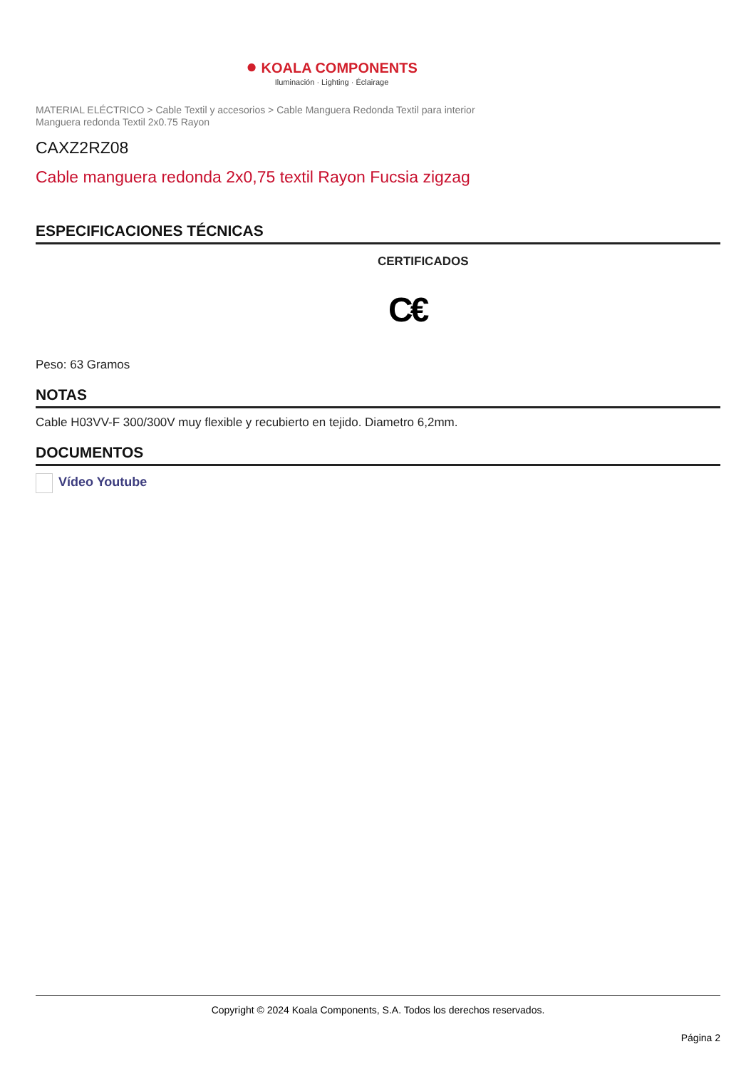● KOALA COMPONENTS
Iluminación · Lighting · Éclairage
MATERIAL ELÉCTRICO > Cable Textil y accesorios > Cable Manguera Redonda Textil para interior
Manguera redonda Textil 2x0.75 Rayon
CAXZ2RZ08
Cable manguera redonda 2x0,75 textil Rayon Fucsia zigzag
ESPECIFICACIONES TÉCNICAS
CERTIFICADOS
C€
Peso: 63 Gramos
NOTAS
Cable H03VV-F 300/300V muy flexible y recubierto en tejido. Diametro 6,2mm.
DOCUMENTOS
Vídeo Youtube
Copyright © 2024 Koala Components, S.A. Todos los derechos reservados.
Página 2